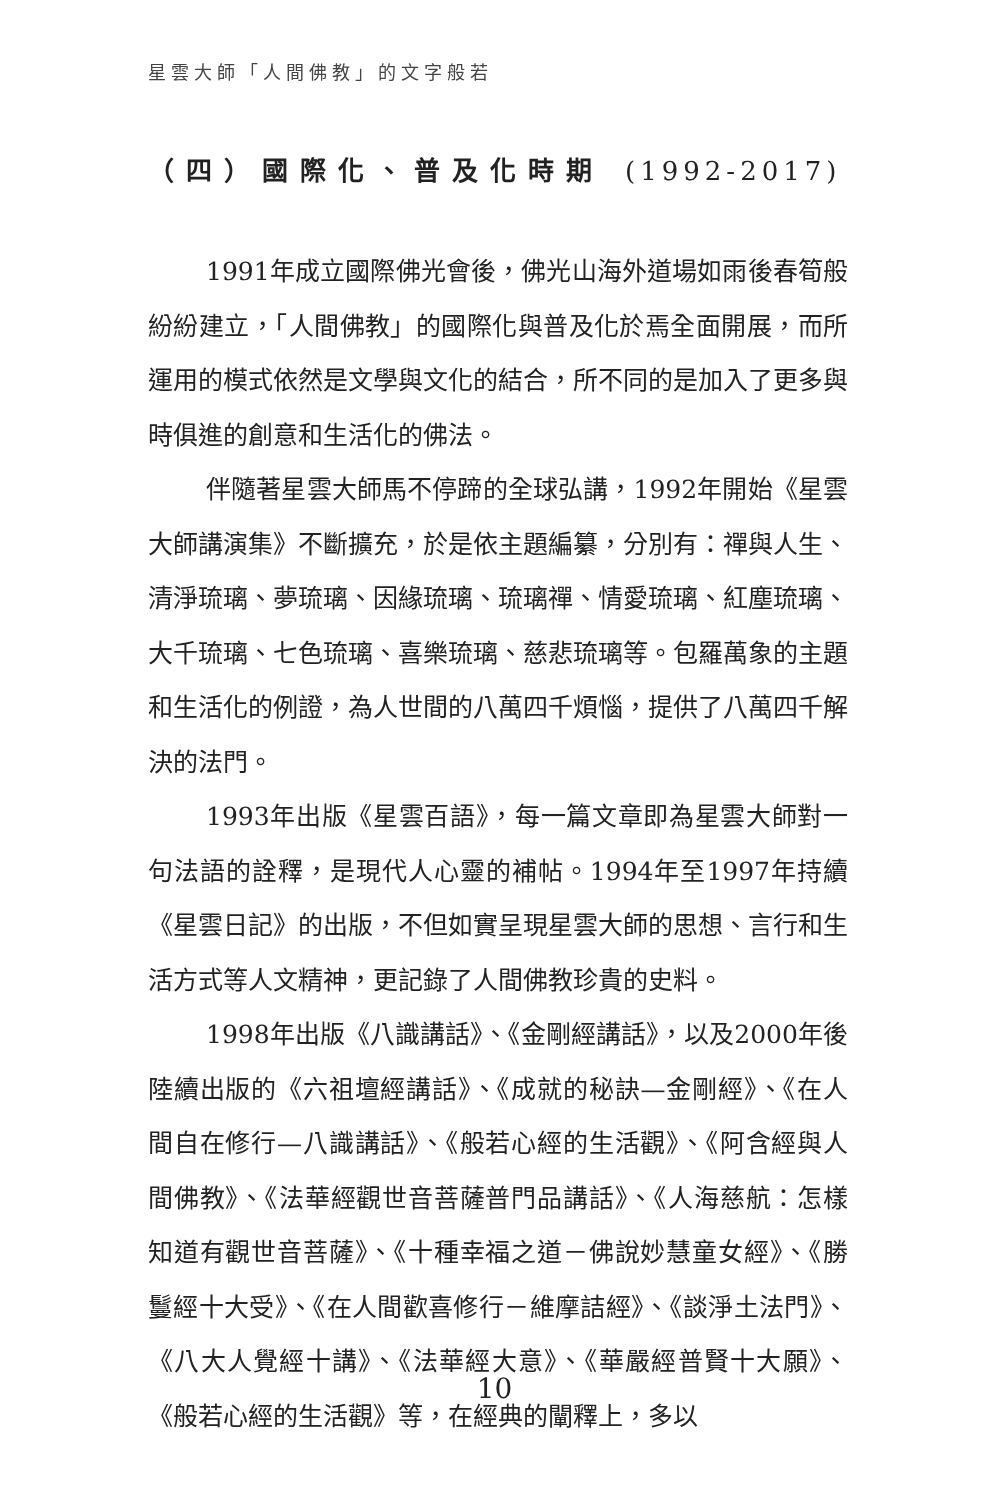星雲大師「人間佛教」的文字般若
（四）國際化、普及化時期 (1992-2017)
1991年成立國際佛光會後，佛光山海外道場如雨後春筍般紛紛建立，「人間佛教」的國際化與普及化於焉全面開展，而所運用的模式依然是文學與文化的結合，所不同的是加入了更多與時俱進的創意和生活化的佛法。
伴隨著星雲大師馬不停蹄的全球弘講，1992年開始《星雲大師講演集》不斷擴充，於是依主題編纂，分別有：禪與人生、清淨琉璃、夢琉璃、因緣琉璃、琉璃禪、情愛琉璃、紅塵琉璃、大千琉璃、七色琉璃、喜樂琉璃、慈悲琉璃等。包羅萬象的主題和生活化的例證，為人世間的八萬四千煩惱，提供了八萬四千解決的法門。
1993年出版《星雲百語》，每一篇文章即為星雲大師對一句法語的詮釋，是現代人心靈的補帖。1994年至1997年持續《星雲日記》的出版，不但如實呈現星雲大師的思想、言行和生活方式等人文精神，更記錄了人間佛教珍貴的史料。
1998年出版《八識講話》、《金剛經講話》，以及2000年後陸續出版的《六祖壇經講話》、《成就的秘訣—金剛經》、《在人間自在修行—八識講話》、《般若心經的生活觀》、《阿含經與人間佛教》、《法華經觀世音菩薩普門品講話》、《人海慈航：怎樣知道有觀世音菩薩》、《十種幸福之道－佛說妙慧童女經》、《勝鬘經十大受》、《在人間歡喜修行－維摩詰經》、《談淨土法門》、《八大人覺經十講》、《法華經大意》、《華嚴經普賢十大願》、《般若心經的生活觀》等，在經典的闡釋上，多以
10